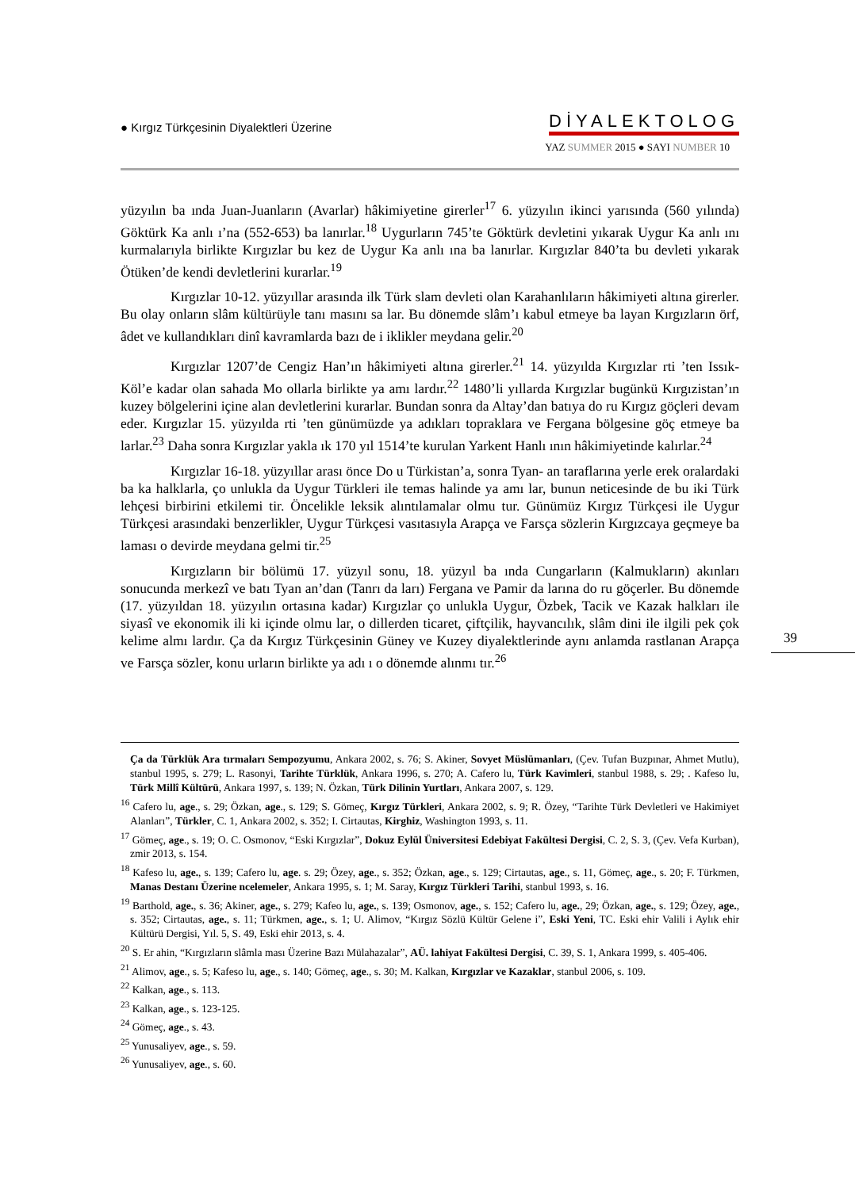● Kırgız Türkçesinin Diyalektleri Üzerine
DİYALEKTOLOG
YAZ SUMMER 2015 ● SAYI NUMBER 10
yüzyılın ba ında Juan-Juanların (Avarlar) hâkimiyetine girerler<sup>17</sup> 6. yüzyılın ikinci yarısında (560 yılında) Göktürk Ka anlı ı’na (552-653) ba lanırlar.<sup>18</sup> Uygurların 745’te Göktürk devletini yıkarak Uygur Ka anlı ını kurmalarıyla birlikte Kırgızlar bu kez de Uygur Ka anlı ına ba lanırlar. Kırgızlar 840’ta bu devleti yıkarak Ötüken’de kendi devletlerini kurarlar.<sup>19</sup>
Kırgızlar 10-12. yüzyıllar arasında ilk Türk slam devleti olan Karahanlıların hâkimiyeti altına girerler. Bu olay onların slâm kültürüyle tanı masını sa lar. Bu dönemde slâm’ı kabul etmeye ba layan Kırgızların örf, âdet ve kullandıkları dinî kavramlarda bazı de i iklikler meydana gelir.<sup>20</sup>
Kırgızlar 1207’de Cengiz Han’ın hâkimiyeti altına girerler.<sup>21</sup> 14. yüzyılda Kırgızlar rti ’ten Issık-Köl’e kadar olan sahada Mo ollarla birlikte ya amı lardır.<sup>22</sup> 1480’li yıllarda Kırgızlar bugünkü Kırgızistan’ın kuzey bölgelerini içine alan devletlerini kurarlar. Bundan sonra da Altay’dan batıya do ru Kırgız göçleri devam eder. Kırgızlar 15. yüzyılda rti ’ten günümüzde ya adıkları topraklara ve Fergana bölgesine göç etmeye ba larlar.<sup>23</sup> Daha sonra Kırgızlar yakla ık 170 yıl 1514’te kurulan Yarkent Hanlı ının hâkimiyetinde kalırlar.<sup>24</sup>
Kırgızlar 16-18. yüzyıllar arası önce Do u Türkistan’a, sonra Tyan- an taraflarına yerle erek oralardaki ba ka halklarla, ço unlukla da Uygur Türkleri ile temas halinde ya amı lar, bunun neticesinde de bu iki Türk lehçesi birbirini etkilemi tir. Öncelikle leksik alıntılamalar olmu tur. Günümüz Kırgız Türkçesi ile Uygur Türkçesi arasındaki benzerlikler, Uygur Türkçesi vasıtasıyla Arapça ve Farsça sözlerin Kırgızcaya geçmeye ba laması o devirde meydana gelmi tir.<sup>25</sup>
Kırgızların bir bölümü 17. yüzyıl sonu, 18. yüzyıl ba ında Cungarların (Kalmukların) akınları sonucunda merkezî ve batı Tyan an’dan (Tanrı da ları) Fergana ve Pamir da larına do ru göçerler. Bu dönemde (17. yüzyıldan 18. yüzyılın ortasına kadar) Kırgızlar ço unlukla Uygur, Özbek, Tacik ve Kazak halkları ile siyasî ve ekonomik ili ki içinde olmu lar, o dillerden ticaret, çiftçilik, hayvancılık, slâm dini ile ilgili pek çok kelime almı lardır. Ça da Kırgız Türkçesinin Güney ve Kuzey diyalektlerinde aynı anlamda rastlanan Arapça ve Farsça sözler, konu urların birlikte ya adı ı o dönemde alınmı tır.<sup>26</sup>
39
Ça da Türklük Ara tırmaları Sempozyumu, Ankara 2002, s. 76; S. Akiner, Sovyet Müslümanları, (Çev. Tufan Buzpınar, Ahmet Mutlu), stanbul 1995, s. 279; L. Rasonyi, Tarihte Türklük, Ankara 1996, s. 270; A. Cafero lu, Türk Kavimleri, stanbul 1988, s. 29; . Kafeso lu, Türk Millî Kültürü, Ankara 1997, s. 139; N. Özkan, Türk Dilinin Yurtları, Ankara 2007, s. 129.
<sup>16</sup> Cafero lu, age., s. 29; Özkan, age., s. 129; S. Gömeç, Kırgız Türkleri, Ankara 2002, s. 9; R. Özey, “Tarihte Türk Devletleri ve Hakimiyet Alanları”, Türkler, C. 1, Ankara 2002, s. 352; I. Cirtautas, Kirghiz, Washington 1993, s. 11.
<sup>17</sup> Gömeç, age., s. 19; O. C. Osmonov, “Eski Kırgızlar”, Dokuz Eylül Üniversitesi Edebiyat Fakültesi Dergisi, C. 2, S. 3, (Çev. Vefa Kurban), zmir 2013, s. 154.
<sup>18</sup> Kafeso lu, age., s. 139; Cafero lu, age. s. 29; Özey, age., s. 352; Özkan, age., s. 129; Cirtautas, age., s. 11, Gömeç, age., s. 20; F. Türkmen, Manas Destanı Üzerine ncelemeler, Ankara 1995, s. 1; M. Saray, Kırgız Türkleri Tarihi, stanbul 1993, s. 16.
<sup>19</sup> Barthold, age., s. 36; Akiner, age., s. 279; Kafeo lu, age., s. 139; Osmonov, age., s. 152; Cafero lu, age., 29; Özkan, age., s. 129; Özey, age., s. 352; Cirtautas, age., s. 11; Türkmen, age., s. 1; U. Alimov, “Kırgız Sözlü Kültür Gelene i”, Eski Yeni, TC. Eski ehir Valili i Aylık ehir Kültürü Dergisi, Yıl. 5, S. 49, Eski ehir 2013, s. 4.
<sup>20</sup> S. Er ahin, “Kırgızların slâmla ması Üzerine Bazı Mülahazalar”, AÜ. lahiyat Fakültesi Dergisi, C. 39, S. 1, Ankara 1999, s. 405-406.
<sup>21</sup> Alimov, age., s. 5; Kafeso lu, age., s. 140; Gömeç, age., s. 30; M. Kalkan, Kırgızlar ve Kazaklar, stanbul 2006, s. 109.
<sup>22</sup> Kalkan, age., s. 113.
<sup>23</sup> Kalkan, age., s. 123-125.
<sup>24</sup> Gömeç, age., s. 43.
<sup>25</sup> Yunusaliyev, age., s. 59.
<sup>26</sup> Yunusaliyev, age., s. 60.